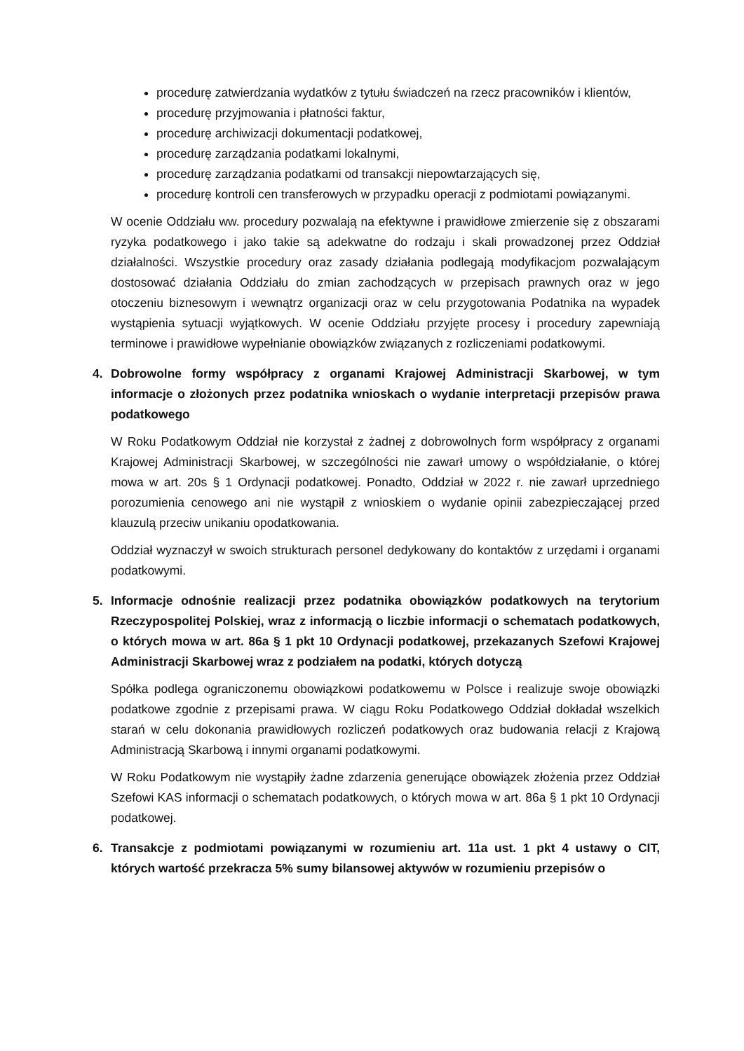procedurę zatwierdzania wydatków z tytułu świadczeń na rzecz pracowników i klientów,
procedurę przyjmowania i płatności faktur,
procedurę archiwizacji dokumentacji podatkowej,
procedurę zarządzania podatkami lokalnymi,
procedurę zarządzania podatkami od transakcji niepowtarzających się,
procedurę kontroli cen transferowych w przypadku operacji z podmiotami powiązanymi.
W ocenie Oddziału ww. procedury pozwalają na efektywne i prawidłowe zmierzenie się z obszarami ryzyka podatkowego i jako takie są adekwatne do rodzaju i skali prowadzonej przez Oddział działalności. Wszystkie procedury oraz zasady działania podlegają modyfikacjom pozwalającym dostosować działania Oddziału do zmian zachodzących w przepisach prawnych oraz w jego otoczeniu biznesowym i wewnątrz organizacji oraz w celu przygotowania Podatnika na wypadek wystąpienia sytuacji wyjątkowych. W ocenie Oddziału przyjęte procesy i procedury zapewniają terminowe i prawidłowe wypełnianie obowiązków związanych z rozliczeniami podatkowymi.
4. Dobrowolne formy współpracy z organami Krajowej Administracji Skarbowej, w tym informacje o złożonych przez podatnika wnioskach o wydanie interpretacji przepisów prawa podatkowego
W Roku Podatkowym Oddział nie korzystał z żadnej z dobrowolnych form współpracy z organami Krajowej Administracji Skarbowej, w szczególności nie zawarł umowy o współdziałanie, o której mowa w art. 20s § 1 Ordynacji podatkowej. Ponadto, Oddział w 2022 r. nie zawarł uprzedniego porozumienia cenowego ani nie wystąpił z wnioskiem o wydanie opinii zabezpieczającej przed klauzulą przeciw unikaniu opodatkowania.
Oddział wyznaczył w swoich strukturach personel dedykowany do kontaktów z urzędami i organami podatkowymi.
5. Informacje odnośnie realizacji przez podatnika obowiązków podatkowych na terytorium Rzeczypospolitej Polskiej, wraz z informacją o liczbie informacji o schematach podatkowych, o których mowa w art. 86a § 1 pkt 10 Ordynacji podatkowej, przekazanych Szefowi Krajowej Administracji Skarbowej wraz z podziałem na podatki, których dotyczą
Spółka podlega ograniczonemu obowiązkowi podatkowemu w Polsce i realizuje swoje obowiązki podatkowe zgodnie z przepisami prawa. W ciągu Roku Podatkowego Oddział dokładał wszelkich starań w celu dokonania prawidłowych rozliczeń podatkowych oraz budowania relacji z Krajową Administracją Skarbową i innymi organami podatkowymi.
W Roku Podatkowym nie wystąpiły żadne zdarzenia generujące obowiązek złożenia przez Oddział Szefowi KAS informacji o schematach podatkowych, o których mowa w art. 86a § 1 pkt 10 Ordynacji podatkowej.
6. Transakcje z podmiotami powiązanymi w rozumieniu art. 11a ust. 1 pkt 4 ustawy o CIT, których wartość przekracza 5% sumy bilansowej aktywów w rozumieniu przepisów o